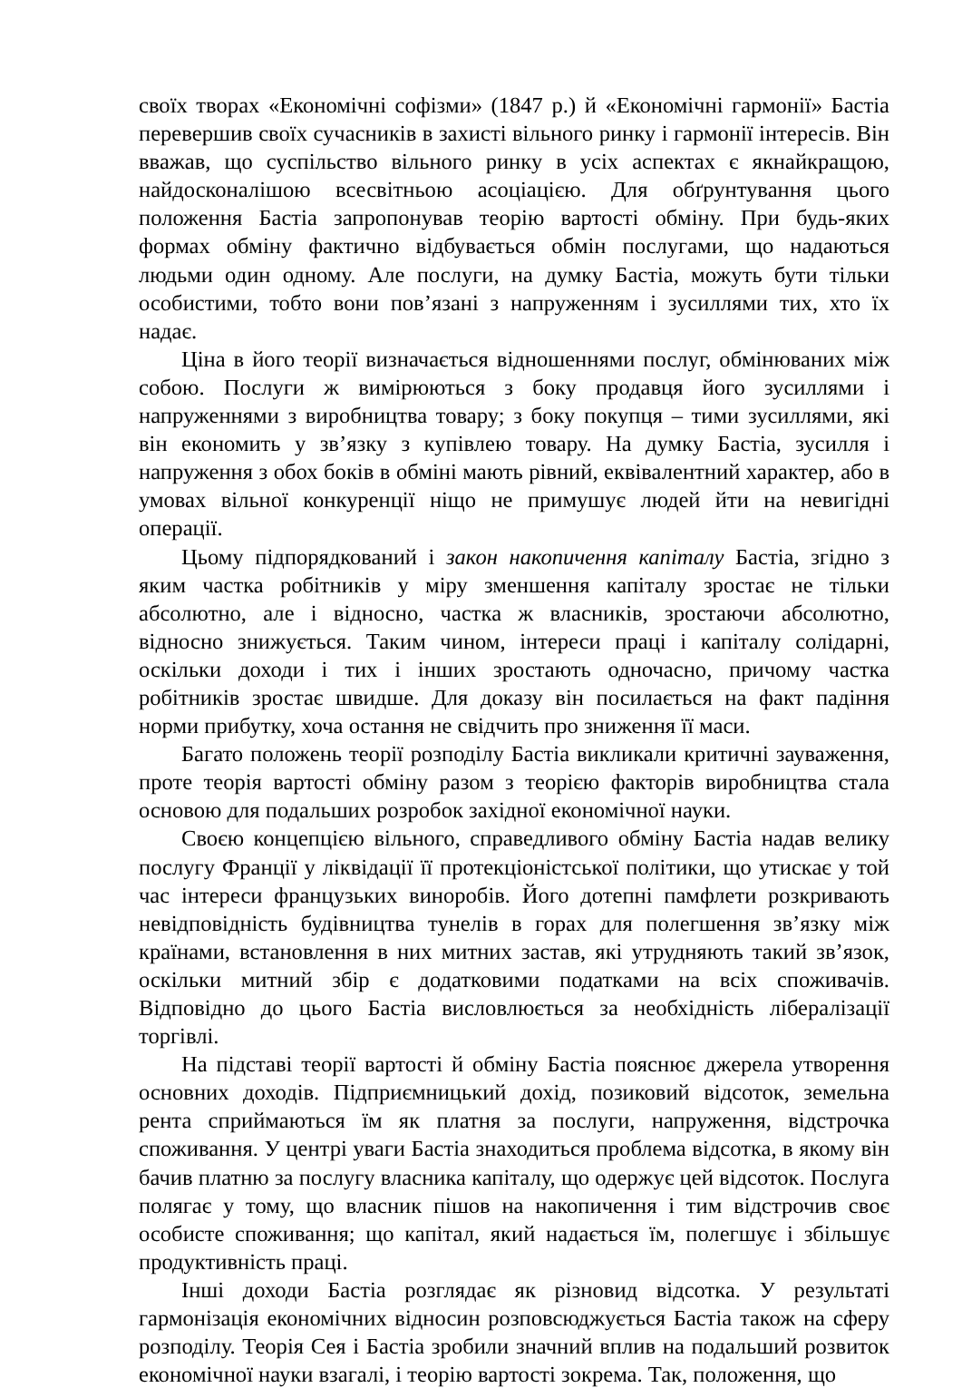своїх творах «Економічні софізми» (1847 р.) й «Економічні гармонії» Бастіа перевершив своїх сучасників в захисті вільного ринку і гармонії інтересів. Він вважав, що суспільство вільного ринку в усіх аспектах є якнайкращою, найдосконалішою всесвітньою асоціацією. Для обґрунтування цього положення Бастіа запропонував теорію вартості обміну. При будь-яких формах обміну фактично відбувається обмін послугами, що надаються людьми один одному. Але послуги, на думку Бастіа, можуть бути тільки особистими, тобто вони пов’язані з напруженням і зусиллями тих, хто їх надає.
Ціна в його теорії визначається відношеннями послуг, обмінюваних між собою. Послуги ж вимірюються з боку продавця його зусиллями і напруженнями з виробництва товару; з боку покупця – тими зусиллями, які він економить у зв’язку з купівлею товару. На думку Бастіа, зусилля і напруження з обох боків в обміні мають рівний, еквівалентний характер, або в умовах вільної конкуренції ніщо не примушує людей йти на невигідні операції.
Цьому підпорядкований і закон накопичення капіталу Бастіа, згідно з яким частка робітників у міру зменшення капіталу зростає не тільки абсолютно, але і відносно, частка ж власників, зростаючи абсолютно, відносно знижується. Таким чином, інтереси праці і капіталу солідарні, оскільки доходи і тих і інших зростають одночасно, причому частка робітників зростає швидше. Для доказу він посилається на факт падіння норми прибутку, хоча остання не свідчить про зниження її маси.
Багато положень теорії розподілу Бастіа викликали критичні зауваження, проте теорія вартості обміну разом з теорією факторів виробництва стала основою для подальших розробок західної економічної науки.
Своєю концепцією вільного, справедливого обміну Бастіа надав велику послугу Франції у ліквідації її протекціоністської політики, що утискає у той час інтереси французьких виноробів. Його дотепні памфлети розкривають невідповідність будівництва тунелів в горах для полегшення зв’язку між країнами, встановлення в них митних застав, які утрудняють такий зв’язок, оскільки митний збір є додатковими податками на всіх споживачів. Відповідно до цього Бастіа висловлюється за необхідність лібералізації торгівлі.
На підставі теорії вартості й обміну Бастіа пояснює джерела утворення основних доходів. Підприємницький дохід, позиковий відсоток, земельна рента сприймаються їм як платня за послуги, напруження, відстрочка споживання. У центрі уваги Бастіа знаходиться проблема відсотка, в якому він бачив платню за послугу власника капіталу, що одержує цей відсоток. Послуга полягає у тому, що власник пішов на накопичення і тим відстрочив своє особисте споживання; що капітал, який надається їм, полегшує і збільшує продуктивність праці.
Інші доходи Бастіа розглядає як різновид відсотка. У результаті гармонізація економічних відносин розповсюджується Бастіа також на сферу розподілу. Теорія Сея і Бастіа зробили значний вплив на подальший розвиток економічної науки взагалі, і теорію вартості зокрема. Так, положення, що